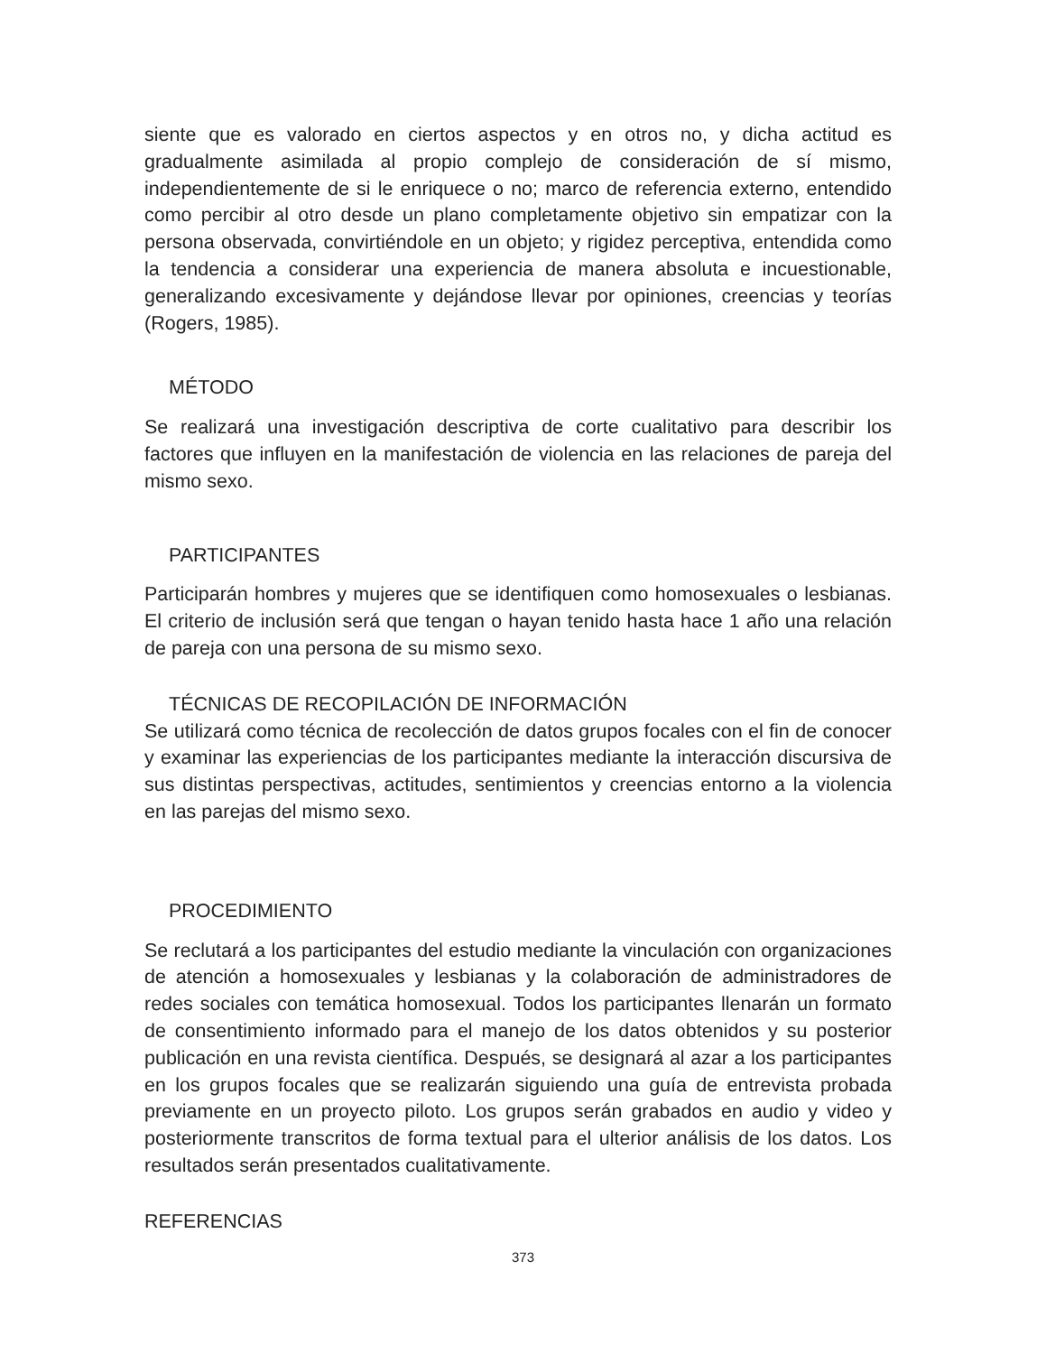siente que es valorado en ciertos aspectos y en otros no, y dicha actitud es gradualmente asimilada al propio complejo de consideración de sí mismo, independientemente de si le enriquece o no; marco de referencia externo, entendido como percibir al otro desde un plano completamente objetivo sin empatizar con la persona observada, convirtiéndole en un objeto; y rigidez perceptiva, entendida como la tendencia a considerar una experiencia de manera absoluta e incuestionable, generalizando excesivamente y dejándose llevar por opiniones, creencias y teorías (Rogers, 1985).
MÉTODO
Se realizará una investigación descriptiva de corte cualitativo para describir los factores que influyen en la manifestación de violencia en las relaciones de pareja del mismo sexo.
PARTICIPANTES
Participarán hombres y mujeres que se identifiquen como homosexuales o lesbianas. El criterio de inclusión será que tengan o hayan tenido hasta hace 1 año una relación de pareja con una persona de su mismo sexo.
TÉCNICAS DE RECOPILACIÓN DE INFORMACIÓN
Se utilizará como técnica de recolección de datos grupos focales con el fin de conocer y examinar las experiencias de los participantes mediante la interacción discursiva de sus distintas perspectivas, actitudes, sentimientos y creencias entorno a la violencia en las parejas del mismo sexo.
PROCEDIMIENTO
Se reclutará a los participantes del estudio mediante la vinculación con organizaciones de atención a homosexuales y lesbianas y la colaboración de administradores de redes sociales con temática homosexual. Todos los participantes llenarán un formato de consentimiento informado para el manejo de los datos obtenidos y su posterior publicación en una revista científica. Después, se designará al azar a los participantes en los grupos focales que se realizarán siguiendo una guía de entrevista probada previamente en un proyecto piloto. Los grupos serán grabados en audio y video y posteriormente transcritos de forma textual para el ulterior análisis de los datos. Los resultados serán presentados cualitativamente.
REFERENCIAS
373